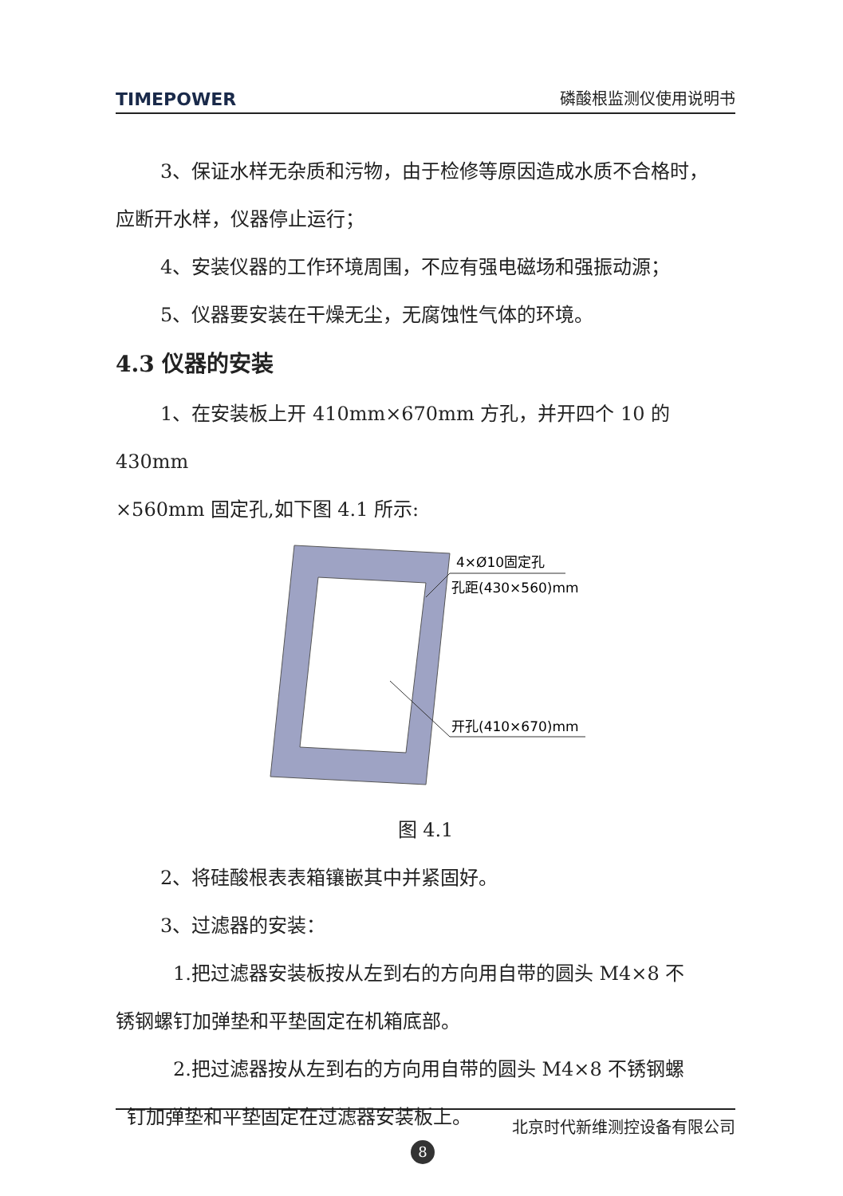TIMEPOWER 磷酸根监测仪使用说明书
3、保证水样无杂质和污物，由于检修等原因造成水质不合格时，
应断开水样，仪器停止运行；
4、安装仪器的工作环境周围，不应有强电磁场和强振动源；
5、仪器要安装在干燥无尘，无腐蚀性气体的环境。
4.3 仪器的安装
1、在安装板上开 410mm×670mm 方孔，并开四个 10 的 430mm
×560mm 固定孔,如下图 4.1 所示:
4×Ø10固定孔
孔距(430×560)mm
开孔(410×670)mm
图 4.1
2、将硅酸根表表箱镶嵌其中并紧固好。
3、过滤器的安装：
1.把过滤器安装板按从左到右的方向用自带的圆头 M4×8 不
锈钢螺钉加弹垫和平垫固定在机箱底部。
2.把过滤器按从左到右的方向用自带的圆头 M4×8 不锈钢螺
钉加弹垫和平垫固定在过滤器安装板上。
北京时代新维测控设备有限公司
8